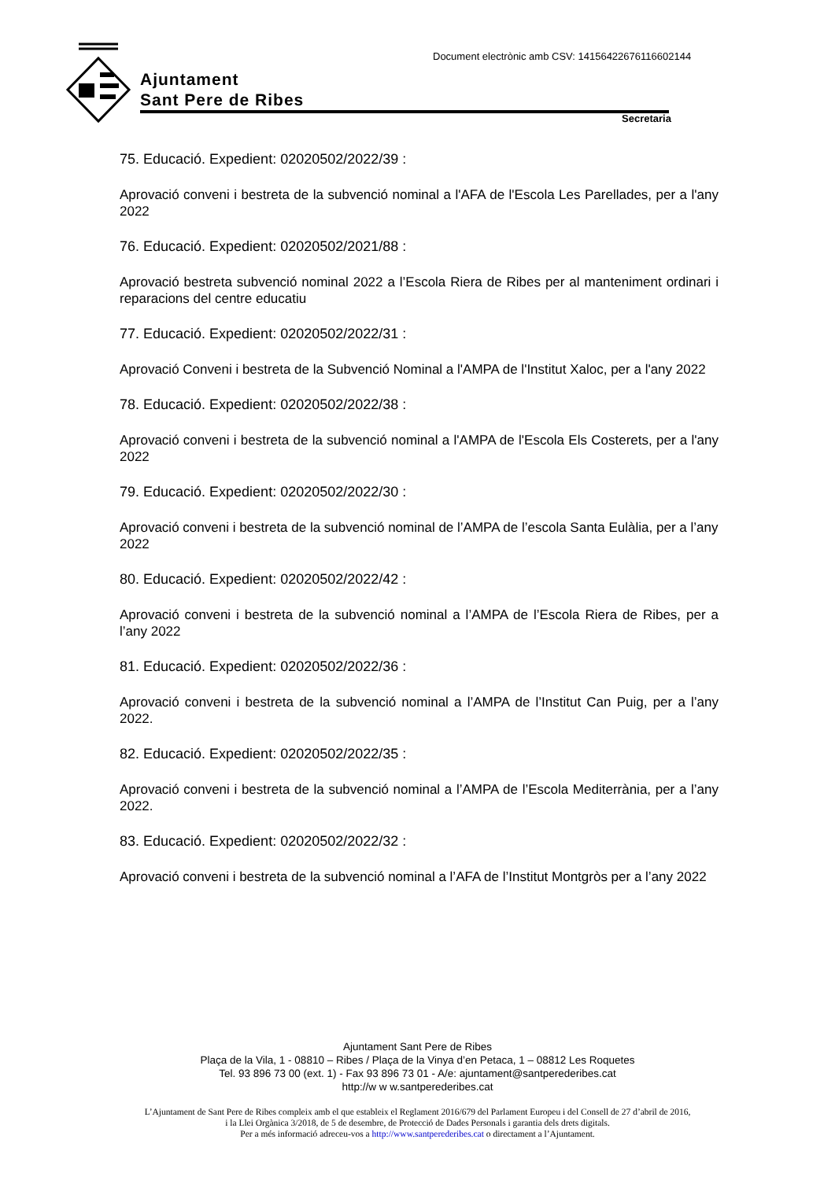Ajuntament
Sant Pere de Ribes
Document electrònic amb CSV: 14156422676116602144
Secretaria
75. Educació. Expedient: 02020502/2022/39 :
Aprovació conveni i bestreta de la subvenció nominal a l'AFA de l'Escola Les Parellades, per a l'any 2022
76. Educació. Expedient: 02020502/2021/88 :
Aprovació bestreta subvenció nominal 2022 a l’Escola Riera de Ribes per al manteniment ordinari i reparacions del centre educatiu
77. Educació. Expedient: 02020502/2022/31 :
Aprovació Conveni i bestreta de la Subvenció Nominal a l'AMPA de l'Institut Xaloc, per a l'any 2022
78. Educació. Expedient: 02020502/2022/38 :
Aprovació conveni i bestreta de la subvenció nominal a l'AMPA de l'Escola Els Costerets, per a l'any 2022
79. Educació. Expedient: 02020502/2022/30 :
Aprovació conveni i bestreta de la subvenció nominal de l’AMPA de l’escola Santa Eulàlia, per a l’any 2022
80. Educació. Expedient: 02020502/2022/42 :
Aprovació conveni i bestreta de la subvenció nominal a l’AMPA de l’Escola Riera de Ribes, per a l’any 2022
81. Educació. Expedient: 02020502/2022/36 :
Aprovació conveni i bestreta de la subvenció nominal a l’AMPA de l’Institut Can Puig, per a l’any 2022.
82. Educació. Expedient: 02020502/2022/35 :
Aprovació conveni i bestreta de la subvenció nominal a l’AMPA de l’Escola Mediterrània, per a l’any 2022.
83. Educació. Expedient: 02020502/2022/32 :
Aprovació conveni i bestreta de la subvenció nominal a l’AFA de l’Institut Montgròs per a l’any 2022
Ajuntament Sant Pere de Ribes
Plaça de la Vila, 1 - 08810 – Ribes / Plaça de la Vinya d’en Petaca, 1 – 08812 Les Roquetes
Tel. 93 896 73 00 (ext. 1) - Fax 93 896 73 01 - A/e: ajuntament@santperederibes.cat
http://w w w.santperederibes.cat
L’Ajuntament de Sant Pere de Ribes compleix amb el que estableix el Reglament 2016/679 del Parlament Europeu i del Consell de 27 d’abril de 2016,
i la Llei Orgànica 3/2018, de 5 de desembre, de Protecció de Dades Personals i garantia dels drets digitals.
Per a més informació adreceu-vos a http://www.santperederibes.cat o directament a l’Ajuntament.